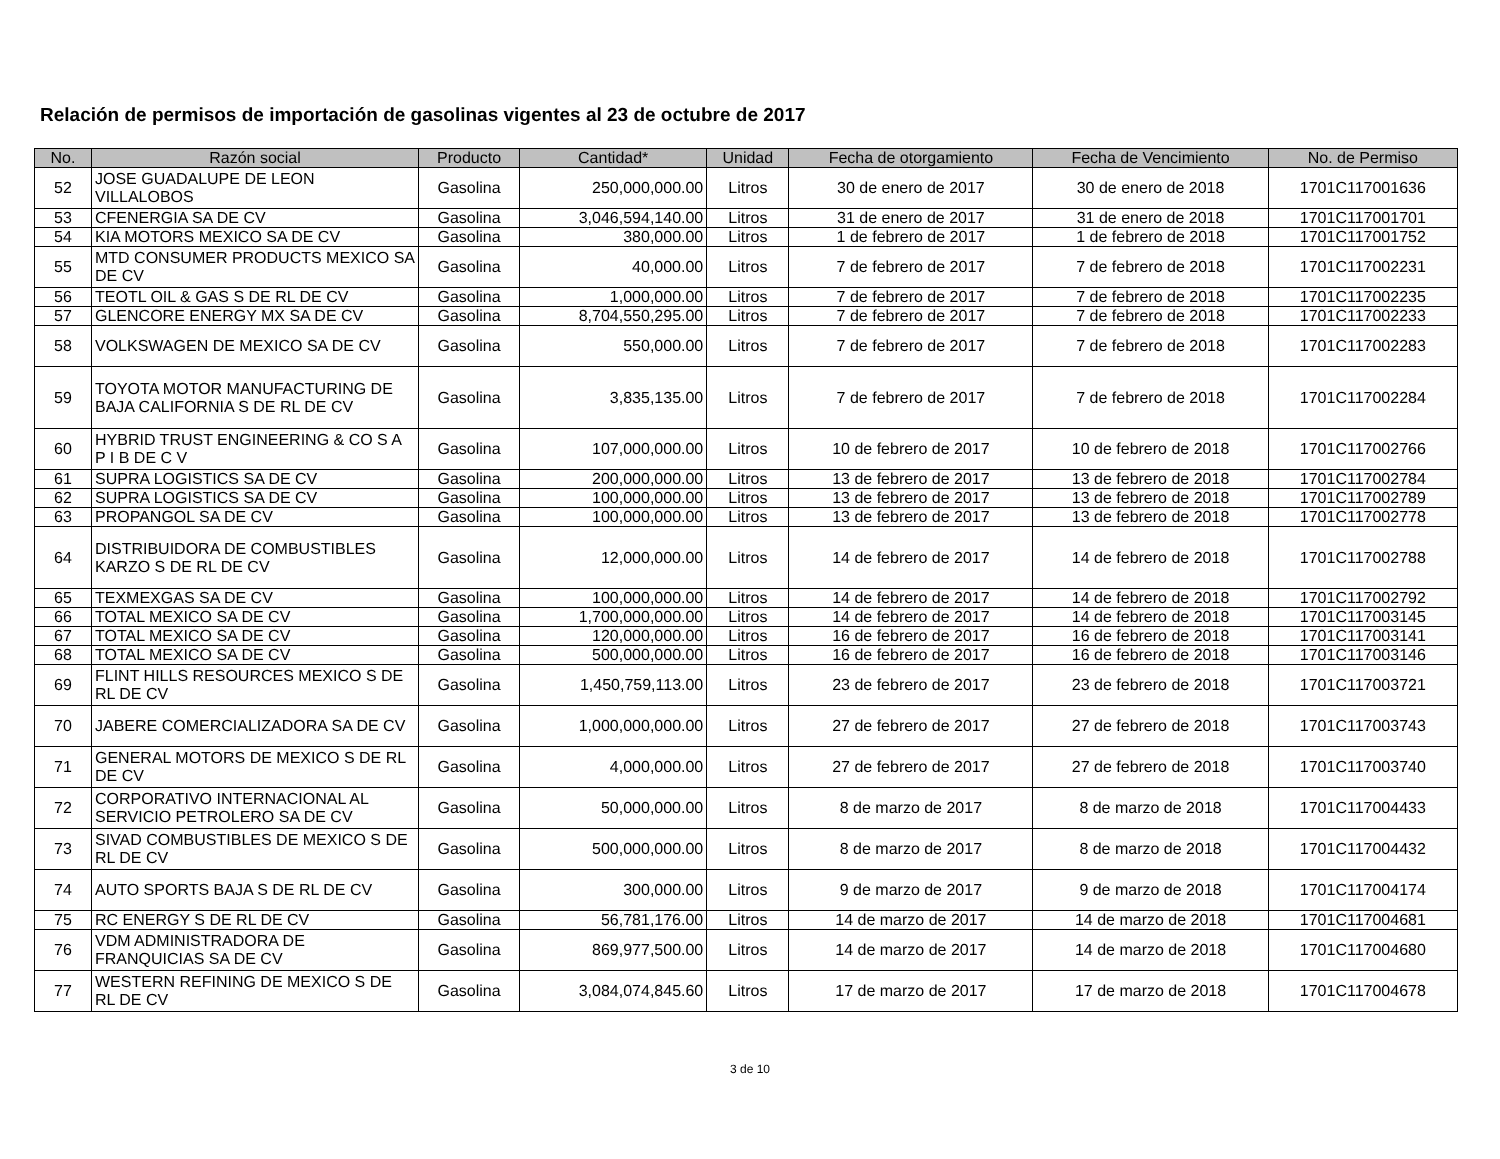Relación de permisos de importación de gasolinas vigentes al 23 de octubre de 2017
| No. | Razón social | Producto | Cantidad* | Unidad | Fecha de otorgamiento | Fecha de Vencimiento | No. de Permiso |
| --- | --- | --- | --- | --- | --- | --- | --- |
| 52 | JOSE GUADALUPE DE LEON VILLALOBOS | Gasolina | 250,000,000.00 | Litros | 30 de enero de 2017 | 30 de enero de 2018 | 1701C117001636 |
| 53 | CFENERGIA SA DE CV | Gasolina | 3,046,594,140.00 | Litros | 31 de enero de 2017 | 31 de enero de 2018 | 1701C117001701 |
| 54 | KIA MOTORS MEXICO SA DE CV | Gasolina | 380,000.00 | Litros | 1 de febrero de 2017 | 1 de febrero de 2018 | 1701C117001752 |
| 55 | MTD CONSUMER PRODUCTS MEXICO SA DE CV | Gasolina | 40,000.00 | Litros | 7 de febrero de 2017 | 7 de febrero de 2018 | 1701C117002231 |
| 56 | TEOTL OIL & GAS S DE RL DE CV | Gasolina | 1,000,000.00 | Litros | 7 de febrero de 2017 | 7 de febrero de 2018 | 1701C117002235 |
| 57 | GLENCORE ENERGY MX SA DE CV | Gasolina | 8,704,550,295.00 | Litros | 7 de febrero de 2017 | 7 de febrero de 2018 | 1701C117002233 |
| 58 | VOLKSWAGEN DE MEXICO SA DE CV | Gasolina | 550,000.00 | Litros | 7 de febrero de 2017 | 7 de febrero de 2018 | 1701C117002283 |
| 59 | TOYOTA MOTOR MANUFACTURING DE BAJA CALIFORNIA S DE RL DE CV | Gasolina | 3,835,135.00 | Litros | 7 de febrero de 2017 | 7 de febrero de 2018 | 1701C117002284 |
| 60 | HYBRID TRUST ENGINEERING & CO S A P I B DE C V | Gasolina | 107,000,000.00 | Litros | 10 de febrero de 2017 | 10 de febrero de 2018 | 1701C117002766 |
| 61 | SUPRA LOGISTICS SA DE CV | Gasolina | 200,000,000.00 | Litros | 13 de febrero de 2017 | 13 de febrero de 2018 | 1701C117002784 |
| 62 | SUPRA LOGISTICS SA DE CV | Gasolina | 100,000,000.00 | Litros | 13 de febrero de 2017 | 13 de febrero de 2018 | 1701C117002789 |
| 63 | PROPANGOL SA DE CV | Gasolina | 100,000,000.00 | Litros | 13 de febrero de 2017 | 13 de febrero de 2018 | 1701C117002778 |
| 64 | DISTRIBUIDORA DE COMBUSTIBLES KARZO S DE RL DE CV | Gasolina | 12,000,000.00 | Litros | 14 de febrero de 2017 | 14 de febrero de 2018 | 1701C117002788 |
| 65 | TEXMEXGAS SA DE CV | Gasolina | 100,000,000.00 | Litros | 14 de febrero de 2017 | 14 de febrero de 2018 | 1701C117002792 |
| 66 | TOTAL MEXICO SA DE CV | Gasolina | 1,700,000,000.00 | Litros | 14 de febrero de 2017 | 14 de febrero de 2018 | 1701C117003145 |
| 67 | TOTAL MEXICO SA DE CV | Gasolina | 120,000,000.00 | Litros | 16 de febrero de 2017 | 16 de febrero de 2018 | 1701C117003141 |
| 68 | TOTAL MEXICO SA DE CV | Gasolina | 500,000,000.00 | Litros | 16 de febrero de 2017 | 16 de febrero de 2018 | 1701C117003146 |
| 69 | FLINT HILLS RESOURCES MEXICO S DE RL DE CV | Gasolina | 1,450,759,113.00 | Litros | 23 de febrero de 2017 | 23 de febrero de 2018 | 1701C117003721 |
| 70 | JABERE COMERCIALIZADORA SA DE CV | Gasolina | 1,000,000,000.00 | Litros | 27 de febrero de 2017 | 27 de febrero de 2018 | 1701C117003743 |
| 71 | GENERAL MOTORS DE MEXICO S DE RL DE CV | Gasolina | 4,000,000.00 | Litros | 27 de febrero de 2017 | 27 de febrero de 2018 | 1701C117003740 |
| 72 | CORPORATIVO INTERNACIONAL AL SERVICIO PETROLERO SA DE CV | Gasolina | 50,000,000.00 | Litros | 8 de marzo de 2017 | 8 de marzo de 2018 | 1701C117004433 |
| 73 | SIVAD COMBUSTIBLES DE MEXICO S DE RL DE CV | Gasolina | 500,000,000.00 | Litros | 8 de marzo de 2017 | 8 de marzo de 2018 | 1701C117004432 |
| 74 | AUTO SPORTS BAJA S DE RL DE CV | Gasolina | 300,000.00 | Litros | 9 de marzo de 2017 | 9 de marzo de 2018 | 1701C117004174 |
| 75 | RC ENERGY S DE RL DE CV | Gasolina | 56,781,176.00 | Litros | 14 de marzo de 2017 | 14 de marzo de 2018 | 1701C117004681 |
| 76 | VDM ADMINISTRADORA DE FRANQUICIAS SA DE CV | Gasolina | 869,977,500.00 | Litros | 14 de marzo de 2017 | 14 de marzo de 2018 | 1701C117004680 |
| 77 | WESTERN REFINING DE MEXICO S DE RL DE CV | Gasolina | 3,084,074,845.60 | Litros | 17 de marzo de 2017 | 17 de marzo de 2018 | 1701C117004678 |
3 de 10